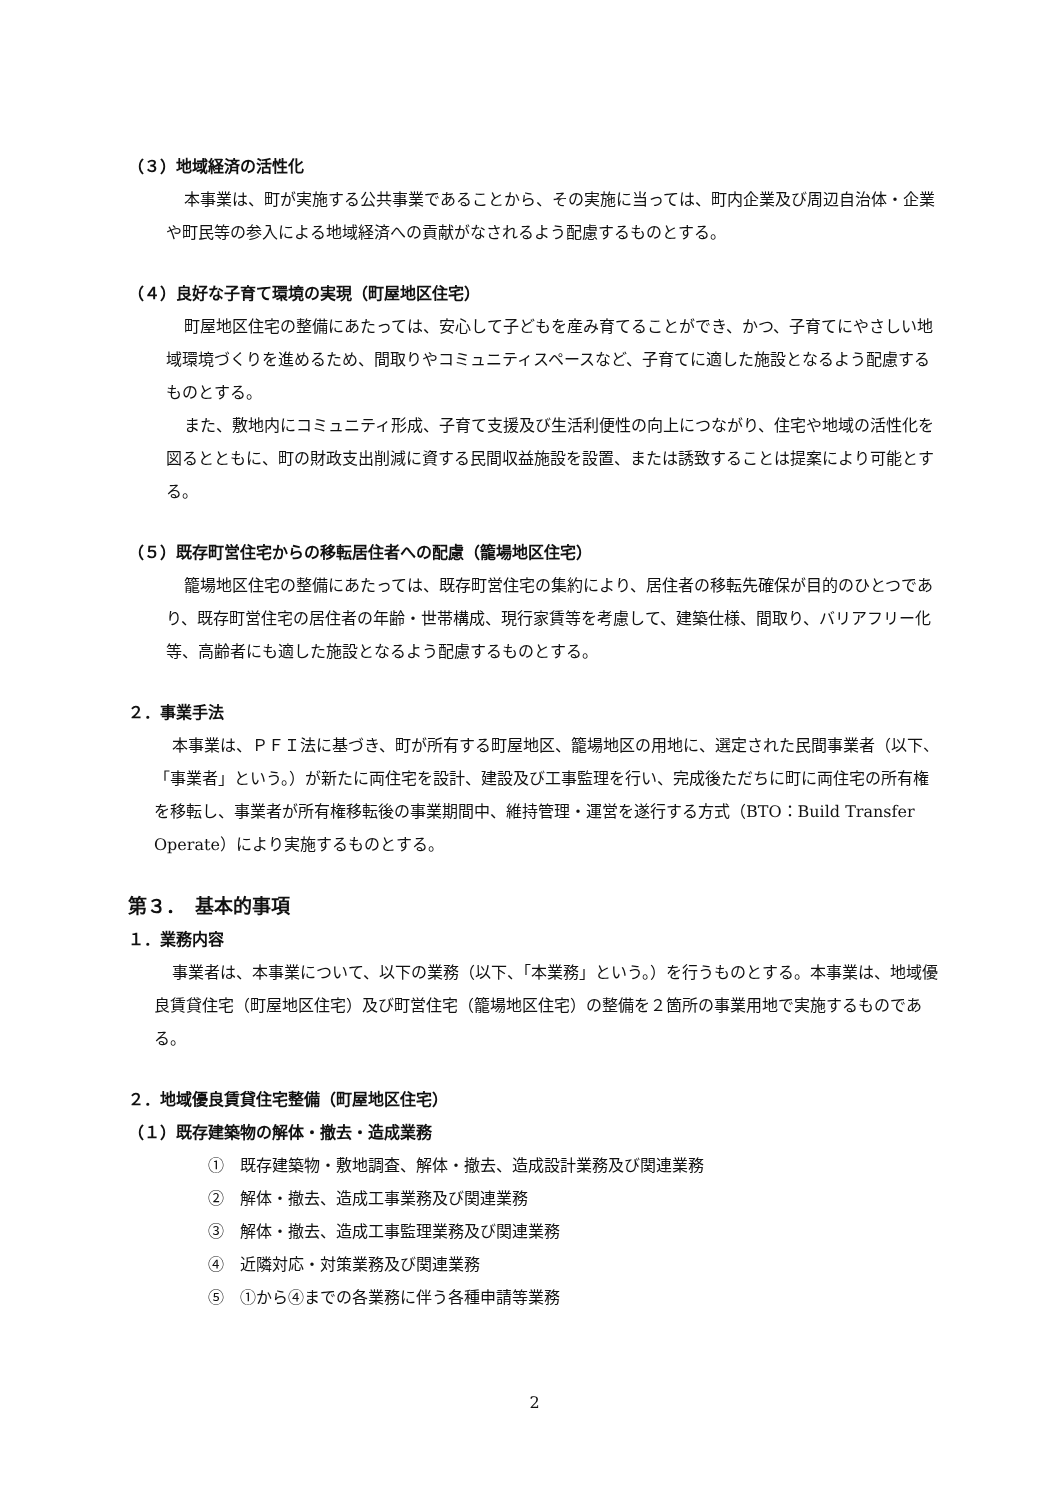（３）地域経済の活性化
本事業は、町が実施する公共事業であることから、その実施に当っては、町内企業及び周辺自治体・企業や町民等の参入による地域経済への貢献がなされるよう配慮するものとする。
（４）良好な子育て環境の実現（町屋地区住宅）
町屋地区住宅の整備にあたっては、安心して子どもを産み育てることができ、かつ、子育てにやさしい地域環境づくりを進めるため、間取りやコミュニティスペースなど、子育てに適した施設となるよう配慮するものとする。
また、敷地内にコミュニティ形成、子育て支援及び生活利便性の向上につながり、住宅や地域の活性化を図るとともに、町の財政支出削減に資する民間収益施設を設置、または誘致することは提案により可能とする。
（５）既存町営住宅からの移転居住者への配慮（籠場地区住宅）
籠場地区住宅の整備にあたっては、既存町営住宅の集約により、居住者の移転先確保が目的のひとつであり、既存町営住宅の居住者の年齢・世帯構成、現行家賃等を考慮して、建築仕様、間取り、バリアフリー化等、高齢者にも適した施設となるよう配慮するものとする。
２．事業手法
本事業は、ＰＦＩ法に基づき、町が所有する町屋地区、籠場地区の用地に、選定された民間事業者（以下、「事業者」という。）が新たに両住宅を設計、建設及び工事監理を行い、完成後ただちに町に両住宅の所有権を移転し、事業者が所有権移転後の事業期間中、維持管理・運営を遂行する方式（BTO：Build Transfer Operate）により実施するものとする。
第３．　基本的事項
１．業務内容
事業者は、本事業について、以下の業務（以下、「本業務」という。）を行うものとする。本事業は、地域優良賃貸住宅（町屋地区住宅）及び町営住宅（籠場地区住宅）の整備を２箇所の事業用地で実施するものである。
２．地域優良賃貸住宅整備（町屋地区住宅）
（１）既存建築物の解体・撤去・造成業務
①　既存建築物・敷地調査、解体・撤去、造成設計業務及び関連業務
②　解体・撤去、造成工事業務及び関連業務
③　解体・撤去、造成工事監理業務及び関連業務
④　近隣対応・対策業務及び関連業務
⑤　①から④までの各業務に伴う各種申請等業務
2